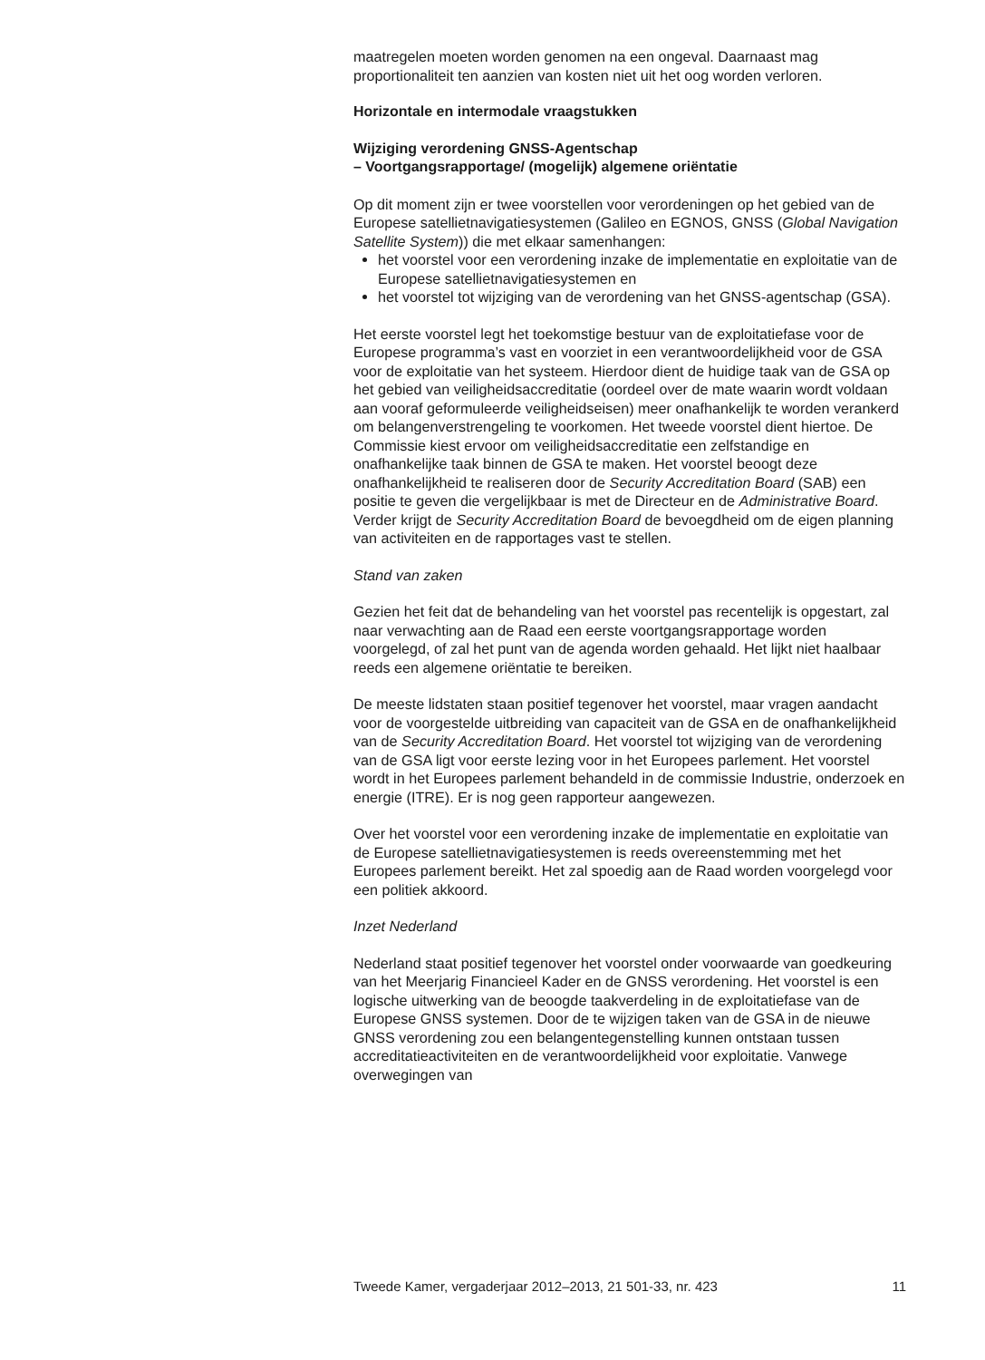maatregelen moeten worden genomen na een ongeval. Daarnaast mag proportionaliteit ten aanzien van kosten niet uit het oog worden verloren.
Horizontale en intermodale vraagstukken
Wijziging verordening GNSS-Agentschap
– Voortgangsrapportage/ (mogelijk) algemene oriëntatie
Op dit moment zijn er twee voorstellen voor verordeningen op het gebied van de Europese satellietnavigatiesystemen (Galileo en EGNOS, GNSS (Global Navigation Satellite System)) die met elkaar samenhangen:
het voorstel voor een verordening inzake de implementatie en exploitatie van de Europese satellietnavigatiesystemen en
het voorstel tot wijziging van de verordening van het GNSS-agentschap (GSA).
Het eerste voorstel legt het toekomstige bestuur van de exploitatiefase voor de Europese programma’s vast en voorziet in een verantwoordelijkheid voor de GSA voor de exploitatie van het systeem. Hierdoor dient de huidige taak van de GSA op het gebied van veiligheidsaccreditatie (oordeel over de mate waarin wordt voldaan aan vooraf geformuleerde veiligheidseisen) meer onafhankelijk te worden verankerd om belangenverstrengeling te voorkomen. Het tweede voorstel dient hiertoe. De Commissie kiest ervoor om veiligheidsaccreditatie een zelfstandige en onafhankelijke taak binnen de GSA te maken. Het voorstel beoogt deze onafhankelijkheid te realiseren door de Security Accreditation Board (SAB) een positie te geven die vergelijkbaar is met de Directeur en de Administrative Board. Verder krijgt de Security Accreditation Board de bevoegdheid om de eigen planning van activiteiten en de rapportages vast te stellen.
Stand van zaken
Gezien het feit dat de behandeling van het voorstel pas recentelijk is opgestart, zal naar verwachting aan de Raad een eerste voortgangsrapportage worden voorgelegd, of zal het punt van de agenda worden gehaald. Het lijkt niet haalbaar reeds een algemene oriëntatie te bereiken.
De meeste lidstaten staan positief tegenover het voorstel, maar vragen aandacht voor de voorgestelde uitbreiding van capaciteit van de GSA en de onafhankelijkheid van de Security Accreditation Board. Het voorstel tot wijziging van de verordening van de GSA ligt voor eerste lezing voor in het Europees parlement. Het voorstel wordt in het Europees parlement behandeld in de commissie Industrie, onderzoek en energie (ITRE). Er is nog geen rapporteur aangewezen.
Over het voorstel voor een verordening inzake de implementatie en exploitatie van de Europese satellietnavigatiesystemen is reeds overeenstemming met het Europees parlement bereikt. Het zal spoedig aan de Raad worden voorgelegd voor een politiek akkoord.
Inzet Nederland
Nederland staat positief tegenover het voorstel onder voorwaarde van goedkeuring van het Meerjarig Financieel Kader en de GNSS verordening. Het voorstel is een logische uitwerking van de beoogde taakverdeling in de exploitatiefase van de Europese GNSS systemen. Door de te wijzigen taken van de GSA in de nieuwe GNSS verordening zou een belangentegenstelling kunnen ontstaan tussen accreditatieactiviteiten en de verantwoordelijkheid voor exploitatie. Vanwege overwegingen van
Tweede Kamer, vergaderjaar 2012–2013, 21 501-33, nr. 423 11